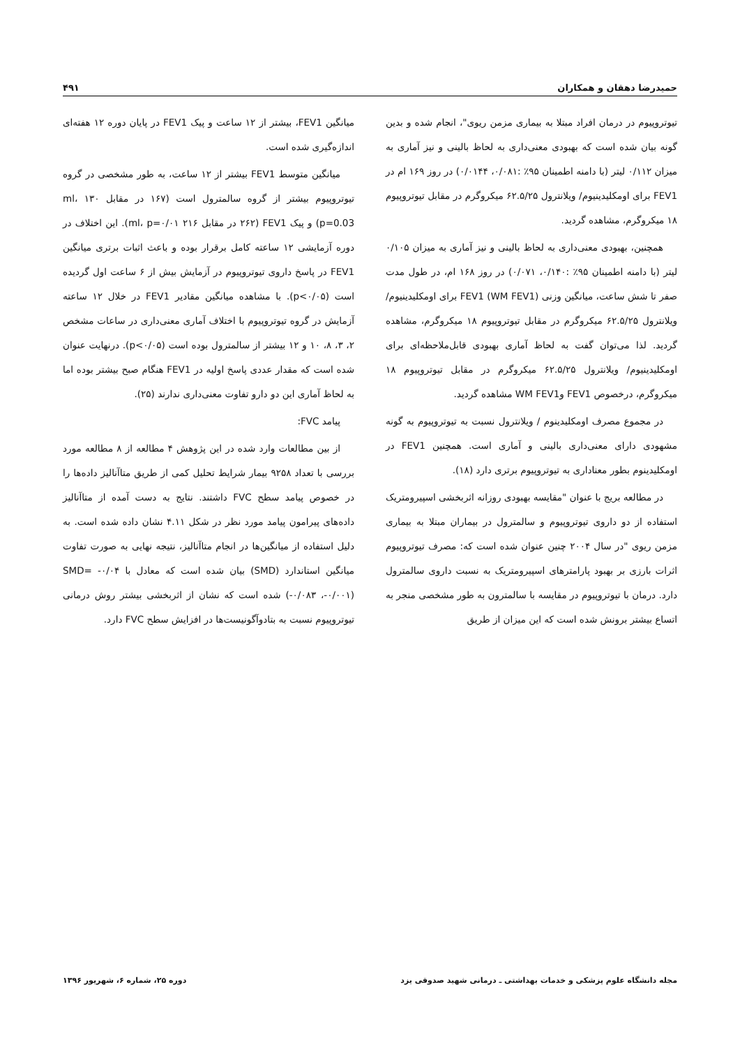حمیدرضا دهقان و همکاران ۴۹۱
تیوتروپیوم در درمان افراد مبتلا به بیماری مزمن ریوی"، انجام شده و بدین گونه بیان شده است که بهبودی معنی‌داری به لحاظ بالینی و نیز آماری به میزان ۰/۱۱۲ لیتر (با دامنه اطمینان ۹۵٪ :۰/۰۸۱، ۰/۰۱۴۴) در روز ۱۶۹ ام در FEV1 برای اومکلیدینیوم/ ویلانترول ۶۲.۵/۲۵ میکروگرم در مقابل تیوتروپیوم ۱۸ میکروگرم، مشاهده گردید.
همچنین، بهبودی معنی‌داری به لحاظ بالینی و نیز آماری به میزان ۰/۱۰۵ لیتر (با دامنه اطمینان ۹۵٪ :۰/۱۴۰، ۰/۰۷۱) در روز ۱۶۸ ام، در طول مدت صفر تا شش ساعت، میانگین وزنی FEV1 (WM FEV1) برای اومکلیدینیوم/ ویلانترول ۶۲.۵/۲۵ میکروگرم در مقابل تیوتروپیوم ۱۸ میکروگرم، مشاهده گردید. لذا می‌توان گفت به لحاظ آماری بهبودی قابل‌ملاحظه‌ای برای اومکلیدینیوم/ ویلانترول ۶۲.۵/۲۵ میکروگرم در مقابل تیوتروپیوم ۱۸ میکروگرم، درخصوص FEV1 وWM FEV1 مشاهده گردید.
در مجموع مصرف اومکلیدینوم / ویلانترول نسبت به تیوتروپیوم به گونه مشهودی دارای معنی‌داری بالینی و آماری است. همچنین FEV1 در اومکلیدینوم بطور معناداری به تیوتروپیوم برتری دارد (۱۸).
در مطالعه بریج با عنوان "مقایسه بهبودی روزانه اثربخشی اسپیرومتریک استفاده از دو داروی تیوتروپیوم و سالمترول در بیماران مبتلا به بیماری مزمن ریوی "در سال ۲۰۰۴ چنین عنوان شده است که: مصرف تیوتروپیوم اثرات بارزی بر بهبود پارامترهای اسپیرومتریک به نسبت داروی سالمترول دارد. درمان با تیوتروپیوم در مقایسه با سالمترون به طور مشخصی منجر به اتساع بیشتر برونش شده است که این میزان از طریق
میانگین FEV1، بیشتر از ۱۲ ساعت و پیک FEV1 در پایان دوره ۱۲ هفته‌ای اندازه‌گیری شده است.
میانگین متوسط FEV1 بیشتر از ۱۲ ساعت، به طور مشخصی در گروه تیوتروپیوم بیشتر از گروه سالمترول است (۱۶۷ در مقابل ۱۳۰ ml، p=0.03) و پیک FEV1 (۲۶۲ در مقابل ۲۱۶ ml، p=۰/۰۱). این اختلاف در دوره آزمایشی ۱۲ ساعته کامل برقرار بوده و باعث اثبات برتری میانگین FEV1 در پاسخ داروی تیوتروپیوم در آزمایش بیش از ۶ ساعت اول گردیده است (p<۰/۰۵). با مشاهده میانگین مقادیر FEV1 در خلال ۱۲ ساعته آزمایش در گروه تیوتروپیوم با اختلاف آماری معنی‌داری در ساعات مشخص ۲، ۳، ۸، ۱۰ و ۱۲ بیشتر از سالمترول بوده است (p<۰/۰۵). درنهایت عنوان شده است که مقدار عددی پاسخ اولیه در FEV1 هنگام صبح بیشتر بوده اما به لحاظ آماری این دو دارو تفاوت معنی‌داری ندارند (۲۵).
پیامد FVC:
از بین مطالعات وارد شده در این پژوهش ۴ مطالعه از ۸ مطالعه مورد بررسی با تعداد ۹۲۵۸ بیمار شرایط تحلیل کمی از طریق متاآنالیز داده‌ها را در خصوص پیامد سطح FVC داشتند. نتایج به دست آمده از متاآنالیز داده‌های پیرامون پیامد مورد نظر در شکل ۴.۱۱ نشان داده شده است. به دلیل استفاده از میانگین‌ها در انجام متاآنالیز، نتیجه نهایی به صورت تفاوت میانگین استاندارد (SMD) بیان شده است که معادل با SMD= -۰/۰۴ (-۰/۰۸۳ ،-۰/۰۰۱) شده است که نشان از اثربخشی بیشتر روش درمانی تیوتروپیوم نسبت به بتادوآگونیست‌ها در افزایش سطح FVC دارد.
مجله دانشگاه علوم پزشکی و خدمات بهداشتی ـ درمانی شهید صدوقی یزد دوره ۲۵، شماره ۶، شهریور ۱۳۹۶